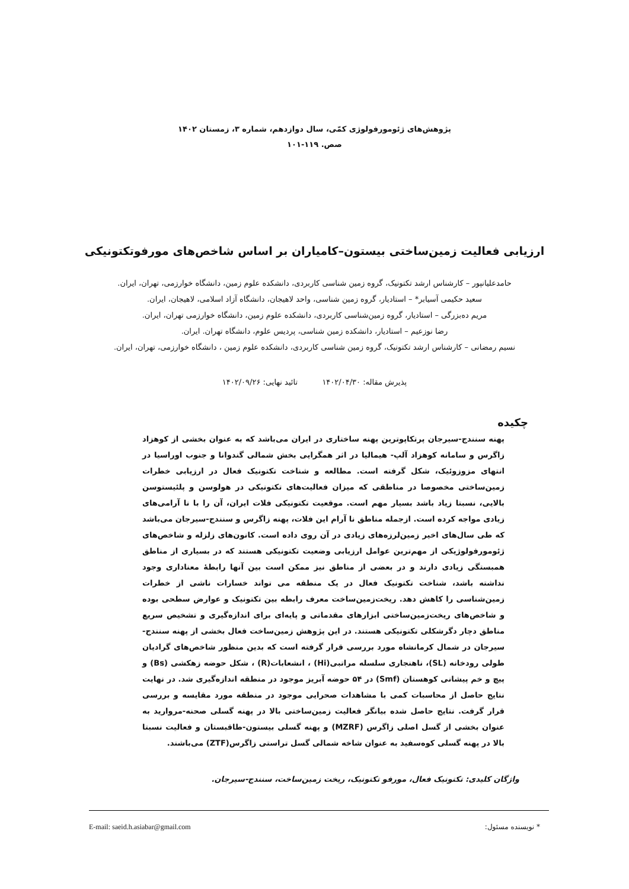پژوهش‌های ژئومورفولوژی کمّی، سال دوازدهم، شماره ۳، زمستان ۱۴۰۲
صص. ۱۱۹-۱۰۱
ارزیابی فعالیت زمین‌ساختی بیستون–کامیاران بر اساس شاخص‌های مورفوتکتونیکی
حامدعلیانپور – کارشناس ارشد تکتونیک، گروه زمین شناسی کاربردی، دانشکده علوم زمین، دانشگاه خوارزمی، تهران، ایران.
سعید حکیمی آسیابر* – استادیار، گروه زمین شناسی، واحد لاهیجان، دانشگاه آزاد اسلامی، لاهیجان، ایران.
مریم ده‌بزرگی – استادیار، گروه زمین‌شناسی کاربردی، دانشکده علوم زمین، دانشگاه خوارزمی تهران، ایران.
رضا نوزعیم – استادیار، دانشکده زمین شناسی، پردیس علوم، دانشگاه تهران. ایران.
نسیم رمضانی – کارشناس ارشد تکتونیک، گروه زمین شناسی کاربردی، دانشکده علوم زمین ، دانشگاه خوارزمی، تهران، ایران.
پذیرش مقاله: ۱۴۰۲/۰۴/۳۰ تائید نهایی: ۱۴۰۲/۰۹/۲۶
چکیده
پهنه سنندج-سیرجان پرتکاپوترین پهنه ساختاری در ایران می‌باشد که به عنوان بخشی از کوهزاد زاگرس و سامانه کوهزاد آلپ- هیمالیا در اثر همگرایی بخش شمالی گندوانا و جنوب اوراسیا در انتهای مزوزوئیک، شکل گرفته است. مطالعه و شناخت تکتونیک فعال در ارزیابی خطرات زمین‌ساختی مخصوصا در مناطقی که میزان فعالیت‌های تکتونیکی در هولوسن و پلئیستوسن بالایی، نسبتا زیاد باشد بسیار مهم است. موقعیت تکتونیکی فلات ایران، آن را با نا آرامی‌های زیادی مواجه کرده است. ازجمله مناطق نا آرام این فلات، پهنه زاگرس و سنندج-سیرجان می‌باشد که طی سال‌های اخیر زمین‌لرزه‌های زیادی در آن روی داده است. کانون‌های زلزله و شاخص‌های ژئومورفولوژیکی از مهم‌ترین عوامل ارزیابی وضعیت تکتونیکی هستند که در بسیاری از مناطق همبستگی زیادی دارند و در بعضی از مناطق نیز ممکن است بین آنها رابطهٔ معناداری وجود نداشته باشد، شناخت تکتونیک فعال در یک منطقه می تواند خسارات ناشی از خطرات زمین‌شناسی را کاهش دهد. ریخت‌زمین‌ساخت معرف رابطه بین تکتونیک و عوارض سطحی بوده و شاخص‌های ریخت‌زمین‌ساختی ابزارهای مقدماتی و پایه‌ای برای اندازه‌گیری و تشخیص سریع مناطق دچار دگرشکلی تکتونیکی هستند. در این پژوهش زمین‌ساخت فعال بخشی از پهنه سنندج-سیرجان در شمال کرمانشاه مورد بررسی قرار گرفته است که بدین منظور شاخص‌های گرادیان طولی رودخانه (SL)، ناهنجاری سلسله مراتبی(Hi) ، انشعابات(R) ، شکل حوضه زهکشی (Bs) و پیچ و خم پیشانی کوهستان (Smf) در ۵۴ حوضه آبریز موجود در منطقه اندازه‌گیری شد. در نهایت نتایج حاصل از محاسبات کمی با مشاهدات صحرایی موجود در منطقه مورد مقایسه و بررسی قرار گرفت. نتایج حاصل شده بیانگر فعالیت زمین‌ساختی بالا در پهنه گسلی صحنه-مروارید به عنوان بخشی از گسل اصلی زاگرس (MZRF) و پهنه گسلی بیستون-طاقبستان و فعالیت نسبتا بالا در پهنه گسلی کوه‌سفید به عنوان شاخه شمالی گسل تراستی زاگرس(ZTF) می‌باشند.
واژگان کلیدی: تکتونیک فعال، مورفو تکتونیک، ریخت زمین‌ساخت، سنندج-سیرجان.
* نویسنده مسئول: E-mail: saeid.h.asiabar@gmail.com